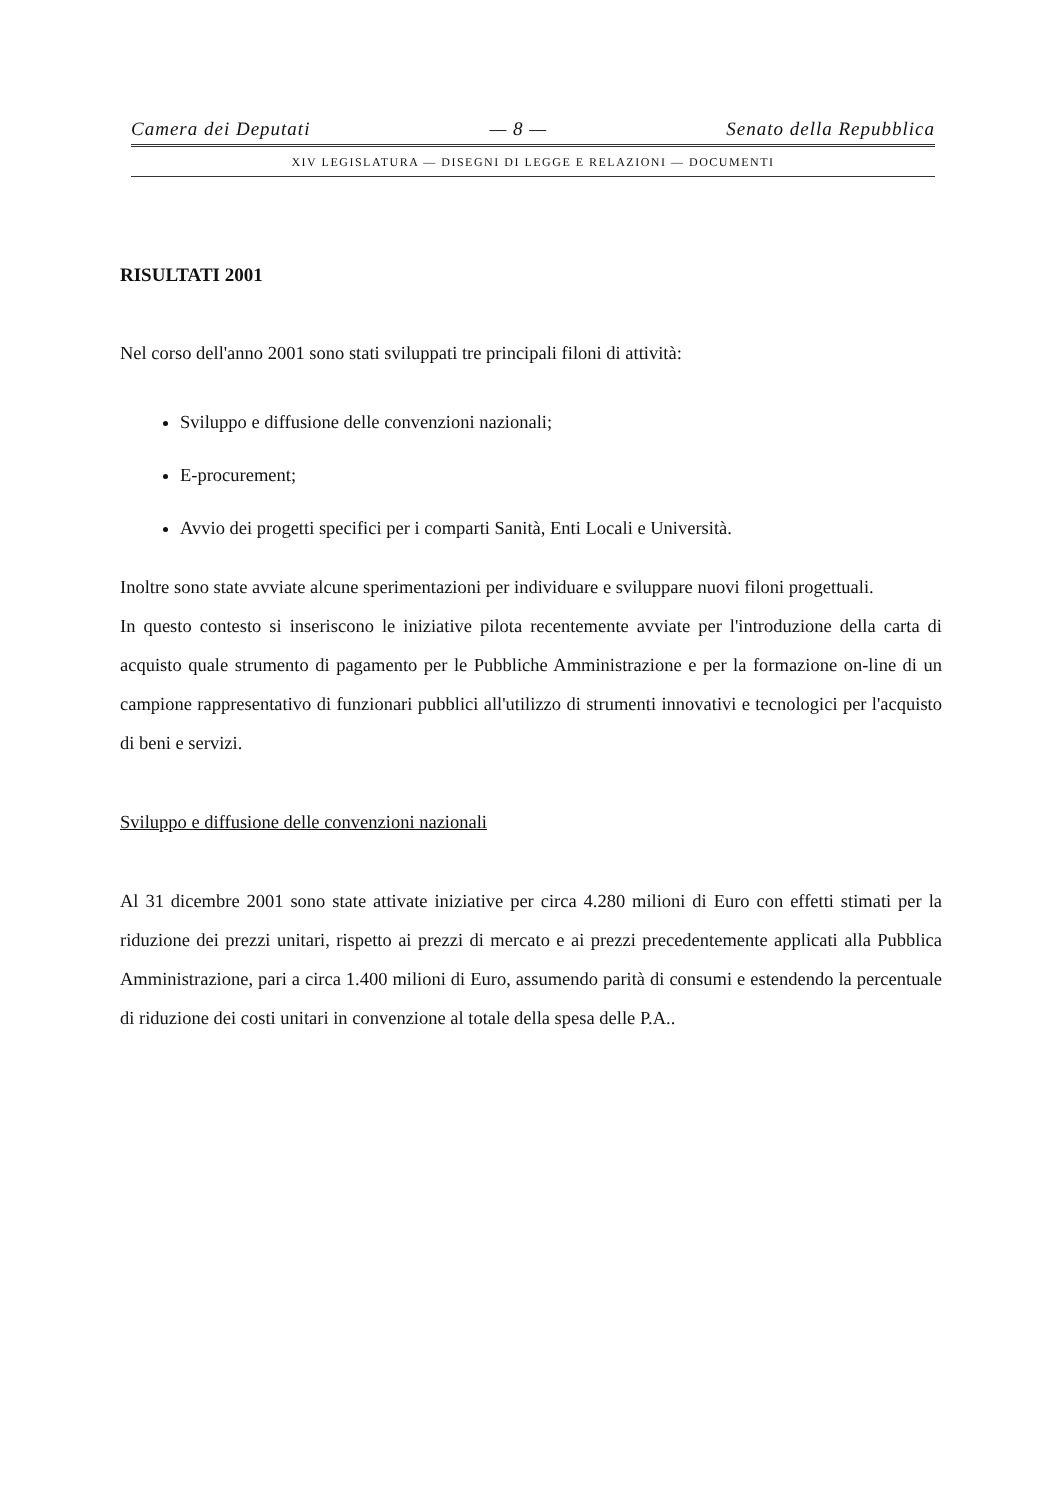Camera dei Deputati — 8 — Senato della Repubblica
XIV LEGISLATURA — DISEGNI DI LEGGE E RELAZIONI — DOCUMENTI
RISULTATI 2001
Nel corso dell'anno 2001 sono stati sviluppati tre principali filoni di attività:
Sviluppo e diffusione delle convenzioni nazionali;
E-procurement;
Avvio dei progetti specifici per i comparti Sanità, Enti Locali e Università.
Inoltre sono state avviate alcune sperimentazioni per individuare e sviluppare nuovi filoni progettuali.
In questo contesto si inseriscono le iniziative pilota recentemente avviate per l'introduzione della carta di acquisto quale strumento di pagamento per le Pubbliche Amministrazione e per la formazione on-line di un campione rappresentativo di funzionari pubblici all'utilizzo di strumenti innovativi e tecnologici per l'acquisto di beni e servizi.
Sviluppo e diffusione delle convenzioni nazionali
Al 31 dicembre 2001 sono state attivate iniziative per circa 4.280 milioni di Euro con effetti stimati per la riduzione dei prezzi unitari, rispetto ai prezzi di mercato e ai prezzi precedentemente applicati alla Pubblica Amministrazione, pari a circa 1.400 milioni di Euro, assumendo parità di consumi e estendendo la percentuale di riduzione dei costi unitari in convenzione al totale della spesa delle P.A..